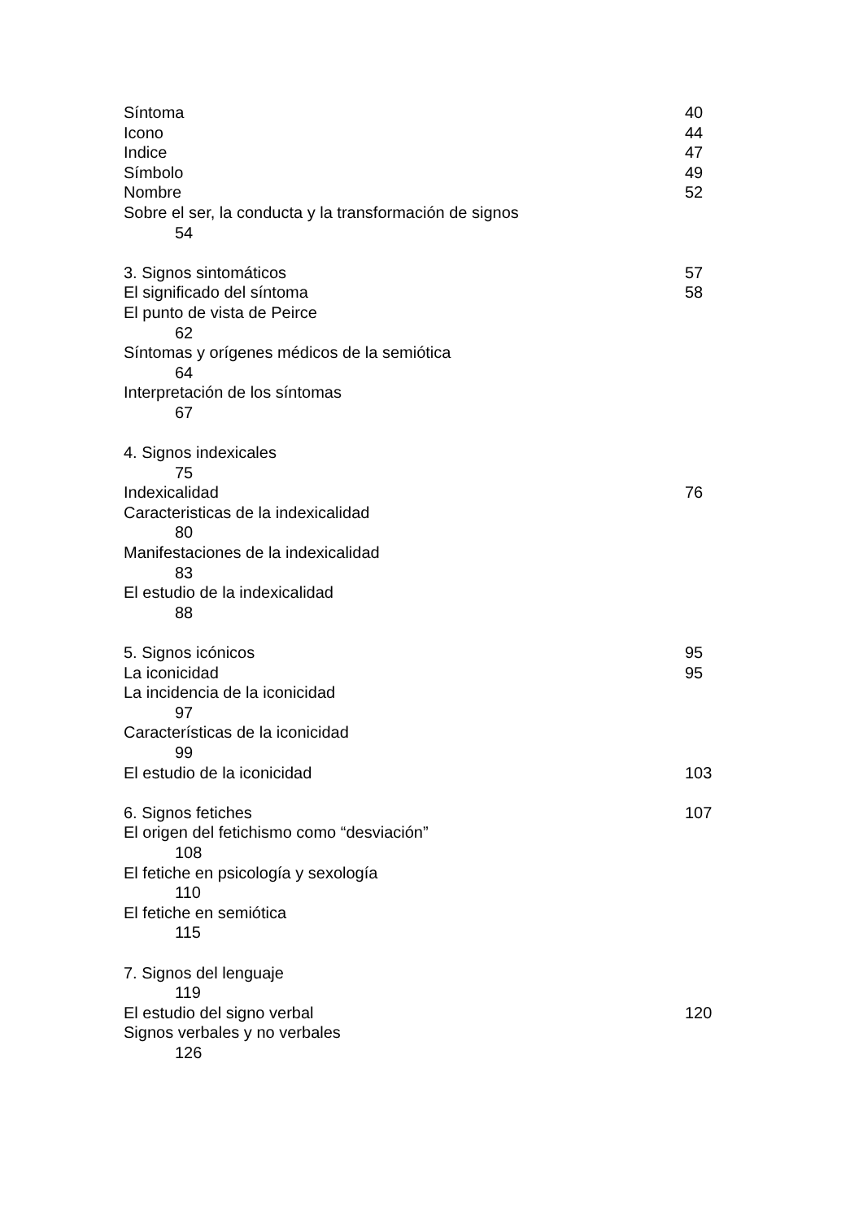Síntoma 40
Icono 44
Indice 47
Símbolo 49
Nombre 52
Sobre el ser, la conducta y la transformación de signos
54
3. Signos sintomáticos 57
El significado del síntoma 58
El punto de vista de Peirce
62
Síntomas y orígenes médicos de la semiótica
64
Interpretación de los síntomas
67
4. Signos indexicales
75
Indexicalidad 76
Caracteristicas de la indexicalidad
80
Manifestaciones de la indexicalidad
83
El estudio de la indexicalidad
88
5. Signos icónicos 95
La iconicidad 95
La incidencia de la iconicidad
97
Características de la iconicidad
99
El estudio de la iconicidad 103
6. Signos fetiches 107
El origen del fetichismo como “desviación”
108
El fetiche en psicología y sexología
110
El fetiche en semiótica
115
7. Signos del lenguaje
119
El estudio del signo verbal 120
Signos verbales y no verbales
126